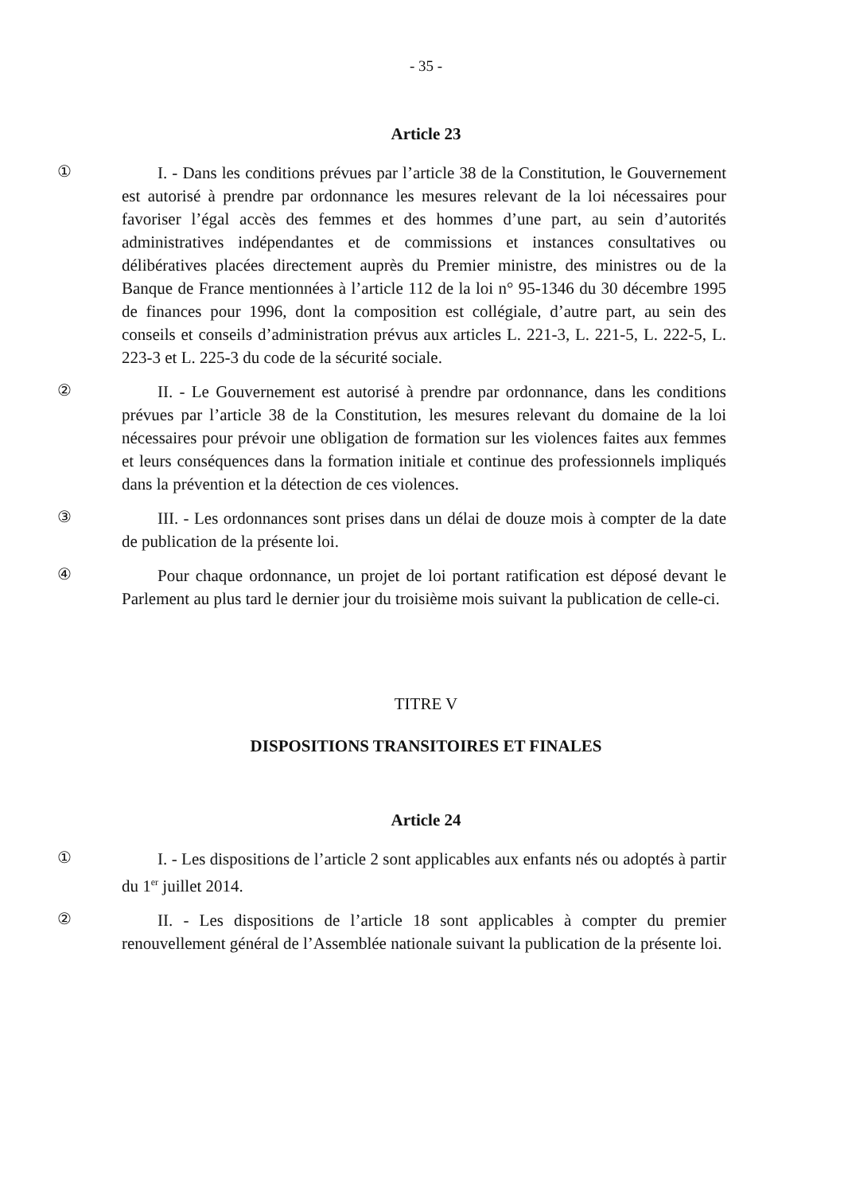- 35 -
Article 23
①
I. - Dans les conditions prévues par l’article 38 de la Constitution, le Gouvernement est autorisé à prendre par ordonnance les mesures relevant de la loi nécessaires pour favoriser l’égal accès des femmes et des hommes d’une part, au sein d’autorités administratives indépendantes et de commissions et instances consultatives ou délibératives placées directement auprès du Premier ministre, des ministres ou de la Banque de France mentionnées à l’article 112 de la loi n° 95-1346 du 30 décembre 1995 de finances pour 1996, dont la composition est collégiale, d’autre part, au sein des conseils et conseils d’administration prévus aux articles L. 221-3, L. 221-5, L. 222-5, L. 223-3 et L. 225-3 du code de la sécurité sociale.
②
II. - Le Gouvernement est autorisé à prendre par ordonnance, dans les conditions prévues par l’article 38 de la Constitution, les mesures relevant du domaine de la loi nécessaires pour prévoir une obligation de formation sur les violences faites aux femmes et leurs conséquences dans la formation initiale et continue des professionnels impliqués dans la prévention et la détection de ces violences.
③
III. - Les ordonnances sont prises dans un délai de douze mois à compter de la date de publication de la présente loi.
④
Pour chaque ordonnance, un projet de loi portant ratification est déposé devant le Parlement au plus tard le dernier jour du troisième mois suivant la publication de celle-ci.
TITRE V
DISPOSITIONS TRANSITOIRES ET FINALES
Article 24
①
I. - Les dispositions de l’article 2 sont applicables aux enfants nés ou adoptés à partir du 1<sup>er</sup> juillet 2014.
②
II. - Les dispositions de l’article 18 sont applicables à compter du premier renouvellement général de l’Assemblée nationale suivant la publication de la présente loi.